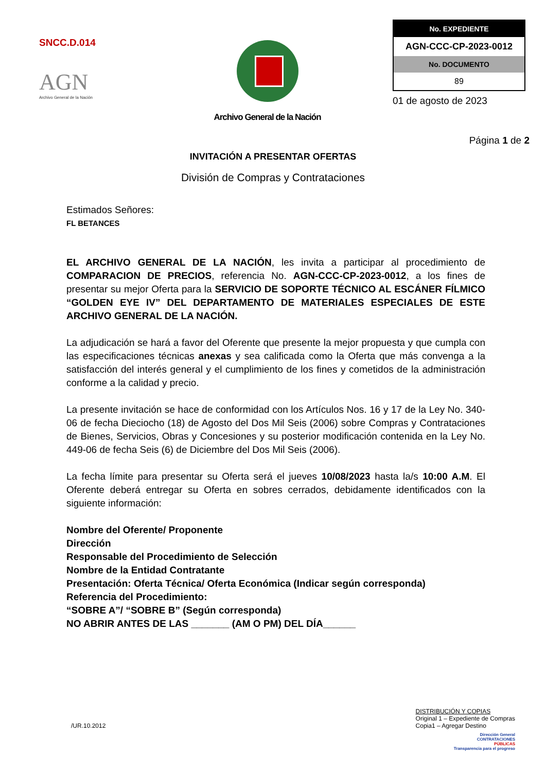SNCC.D.014
AGN
Archivo General de la Nación
Archivo General de la Nación
| No. EXPEDIENTE |
| --- |
| AGN-CCC-CP-2023-0012 |
| No. DOCUMENTO |
| 89 |
01 de agosto de 2023
Página 1 de 2
INVITACIÓN A PRESENTAR OFERTAS
División de Compras y Contrataciones
Estimados Señores:
FL BETANCES
EL ARCHIVO GENERAL DE LA NACIÓN, les invita a participar al procedimiento de COMPARACION DE PRECIOS, referencia No. AGN-CCC-CP-2023-0012, a los fines de presentar su mejor Oferta para la SERVICIO DE SOPORTE TÉCNICO AL ESCÁNER FÍLMICO “GOLDEN EYE IV” DEL DEPARTAMENTO DE MATERIALES ESPECIALES DE ESTE ARCHIVO GENERAL DE LA NACIÓN.
La adjudicación se hará a favor del Oferente que presente la mejor propuesta y que cumpla con las especificaciones técnicas anexas y sea calificada como la Oferta que más convenga a la satisfacción del interés general y el cumplimiento de los fines y cometidos de la administración conforme a la calidad y precio.
La presente invitación se hace de conformidad con los Artículos Nos. 16 y 17 de la Ley No. 340-06 de fecha Dieciocho (18) de Agosto del Dos Mil Seis (2006) sobre Compras y Contrataciones de Bienes, Servicios, Obras y Concesiones y su posterior modificación contenida en la Ley No. 449-06 de fecha Seis (6) de Diciembre del Dos Mil Seis (2006).
La fecha límite para presentar su Oferta será el jueves 10/08/2023 hasta la/s 10:00 A.M. El Oferente deberá entregar su Oferta en sobres cerrados, debidamente identificados con la siguiente información:
Nombre del Oferente/ Proponente
Dirección
Responsable del Procedimiento de Selección
Nombre de la Entidad Contratante
Presentación: Oferta Técnica/ Oferta Económica (Indicar según corresponda)
Referencia del Procedimiento:
“SOBRE A”/ “SOBRE B” (Según corresponda)
NO ABRIR ANTES DE LAS _______ (AM O PM) DEL DÍA______
/UR.10.2012
DISTRIBUCIÓN Y COPIAS
Original 1 – Expediente de Compras
Copia1 – Agregar Destino
Dirección General
CONTRATACIONES
PÚBLICAS
Transparencia para el progreso